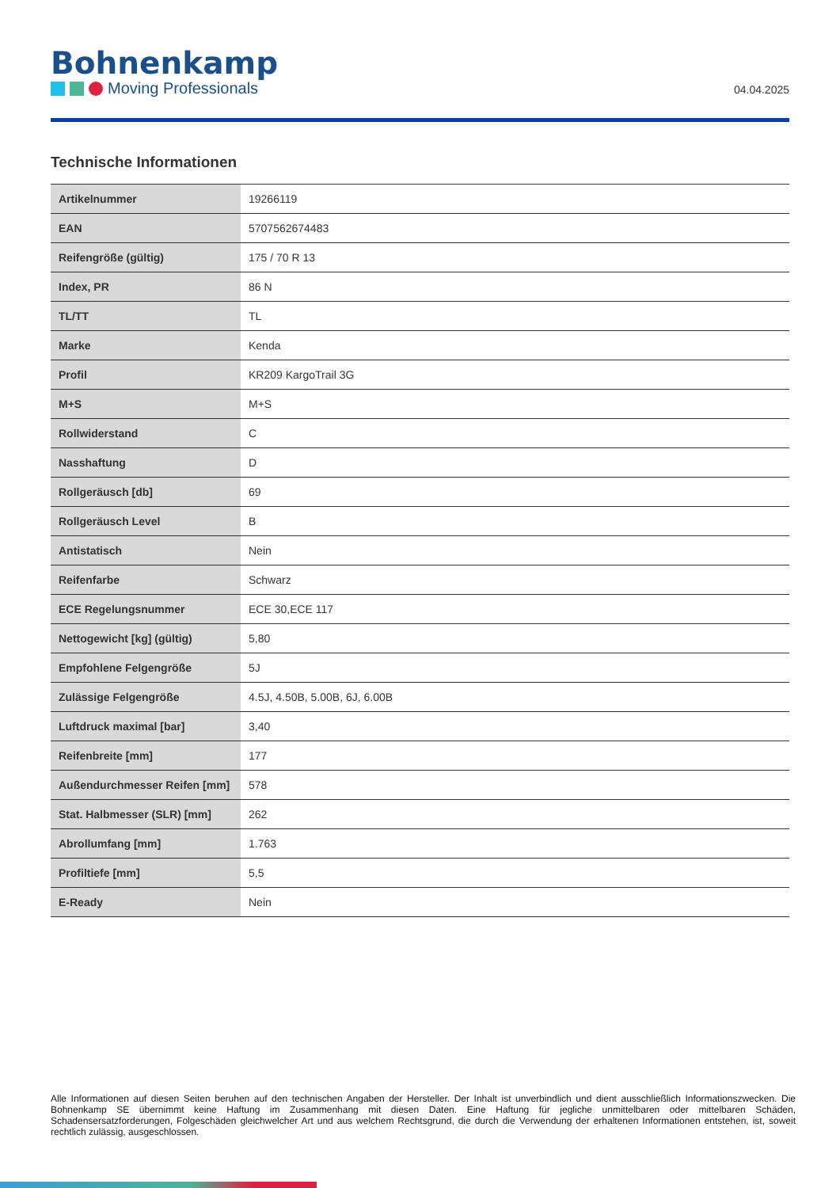Bohnenkamp
Moving Professionals
04.04.2025
Technische Informationen
| Artikelnummer | 19266119 |
| EAN | 5707562674483 |
| Reifengröße (gültig) | 175 / 70 R 13 |
| Index, PR | 86 N |
| TL/TT | TL |
| Marke | Kenda |
| Profil | KR209 KargoTrail 3G |
| M+S | M+S |
| Rollwiderstand | C |
| Nasshaftung | D |
| Rollgeräusch [db] | 69 |
| Rollgeräusch Level | B |
| Antistatisch | Nein |
| Reifenfarbe | Schwarz |
| ECE Regelungsnummer | ECE 30,ECE 117 |
| Nettogewicht [kg] (gültig) | 5,80 |
| Empfohlene Felgengröße | 5J |
| Zulässige Felgengröße | 4.5J, 4.50B, 5.00B, 6J, 6.00B |
| Luftdruck maximal [bar] | 3,40 |
| Reifenbreite [mm] | 177 |
| Außendurchmesser Reifen [mm] | 578 |
| Stat. Halbmesser (SLR) [mm] | 262 |
| Abrollumfang [mm] | 1.763 |
| Profiltiefe [mm] | 5,5 |
| E-Ready | Nein |
Alle Informationen auf diesen Seiten beruhen auf den technischen Angaben der Hersteller. Der Inhalt ist unverbindlich und dient ausschließlich Informationszwecken. Die Bohnenkamp SE übernimmt keine Haftung im Zusammenhang mit diesen Daten. Eine Haftung für jegliche unmittelbaren oder mittelbaren Schäden, Schadensersatzforderungen, Folgeschäden gleichwelcher Art und aus welchem Rechtsgrund, die durch die Verwendung der erhaltenen Informationen entstehen, ist, soweit rechtlich zulässig, ausgeschlossen.